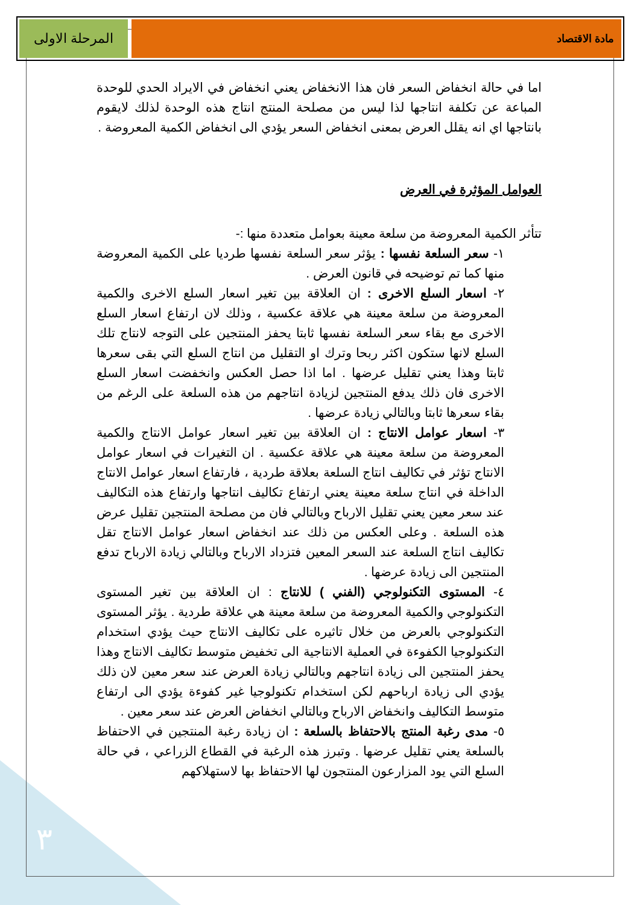٣
مادة الاقتصاد
المرحلة الاولى
اما في حالة انخفاض السعر فان هذا الانخفاض يعني انخفاض في الايراد الحدي للوحدة المباعة عن تكلفة انتاجها لذا ليس من مصلحة المنتج انتاج هذه الوحدة لذلك لايقوم بانتاجها اي انه يقلل العرض بمعنى انخفاض السعر يؤدي الى انخفاض الكمية المعروضة .
العوامل المؤثرة في العرض
تتأثر الكمية المعروضة من سلعة معينة بعوامل متعددة منها :-
١- سعر السلعة نفسها : يؤثر سعر السلعة نفسها طرديا على الكمية المعروضة منها كما تم توضيحه في قانون العرض .
٢- اسعار السلع الاخرى : ان العلاقة بين تغير اسعار السلع الاخرى والكمية المعروضة من سلعة معينة هي علاقة عكسية ، وذلك لان ارتفاع اسعار السلع الاخرى مع بقاء سعر السلعة نفسها ثابتا يحفز المنتجين على التوجه لانتاج تلك السلع لانها ستكون اكثر ربحا وترك او التقليل من انتاج السلع التي بقى سعرها ثابتا وهذا يعني تقليل عرضها . اما اذا حصل العكس وانخفضت اسعار السلع الاخرى فان ذلك يدفع المنتجين لزيادة انتاجهم من هذه السلعة على الرغم من بقاء سعرها ثابتا وبالتالي زيادة عرضها .
٣- اسعار عوامل الانتاج : ان العلاقة بين تغير اسعار عوامل الانتاج والكمية المعروضة من سلعة معينة هي علاقة عكسية . ان التغيرات في اسعار عوامل الانتاج تؤثر في تكاليف انتاج السلعة بعلاقة طردية ، فارتفاع اسعار عوامل الانتاج الداخلة في انتاج سلعة معينة يعني ارتفاع تكاليف انتاجها وارتفاع هذه التكاليف عند سعر معين يعني تقليل الارباح وبالتالي فان من مصلحة المنتجين تقليل عرض هذه السلعة . وعلى العكس من ذلك عند انخفاض اسعار عوامل الانتاج تقل تكاليف انتاج السلعة عند السعر المعين فتزداد الارباح وبالتالي زيادة الارباح تدفع المنتجين الى زيادة عرضها .
٤- المستوى التكنولوجي (الفني ) للانتاج : ان العلاقة بين تغير المستوى التكنولوجي والكمية المعروضة من سلعة معينة هي علاقة طردية . يؤثر المستوى التكنولوجي بالعرض من خلال تاثيره على تكاليف الانتاج حيث يؤدي استخدام التكنولوجيا الكفوءة في العملية الانتاجية الى تخفيض متوسط تكاليف الانتاج وهذا يحفز المنتجين الى زيادة انتاجهم وبالتالي زيادة العرض عند سعر معين لان ذلك يؤدي الى زيادة ارباحهم لكن استخدام تكنولوجيا غير كفوءة يؤدي الى ارتفاع متوسط التكاليف وانخفاض الارباح وبالتالي انخفاض العرض عند سعر معين .
٥- مدى رغبة المنتج بالاحتفاظ بالسلعة : ان زيادة رغبة المنتجين في الاحتفاظ بالسلعة يعني تقليل عرضها . وتبرز هذه الرغبة في القطاع الزراعي ، في حالة السلع التي يود المزارعون المنتجون لها الاحتفاظ بها لاستهلاكهم